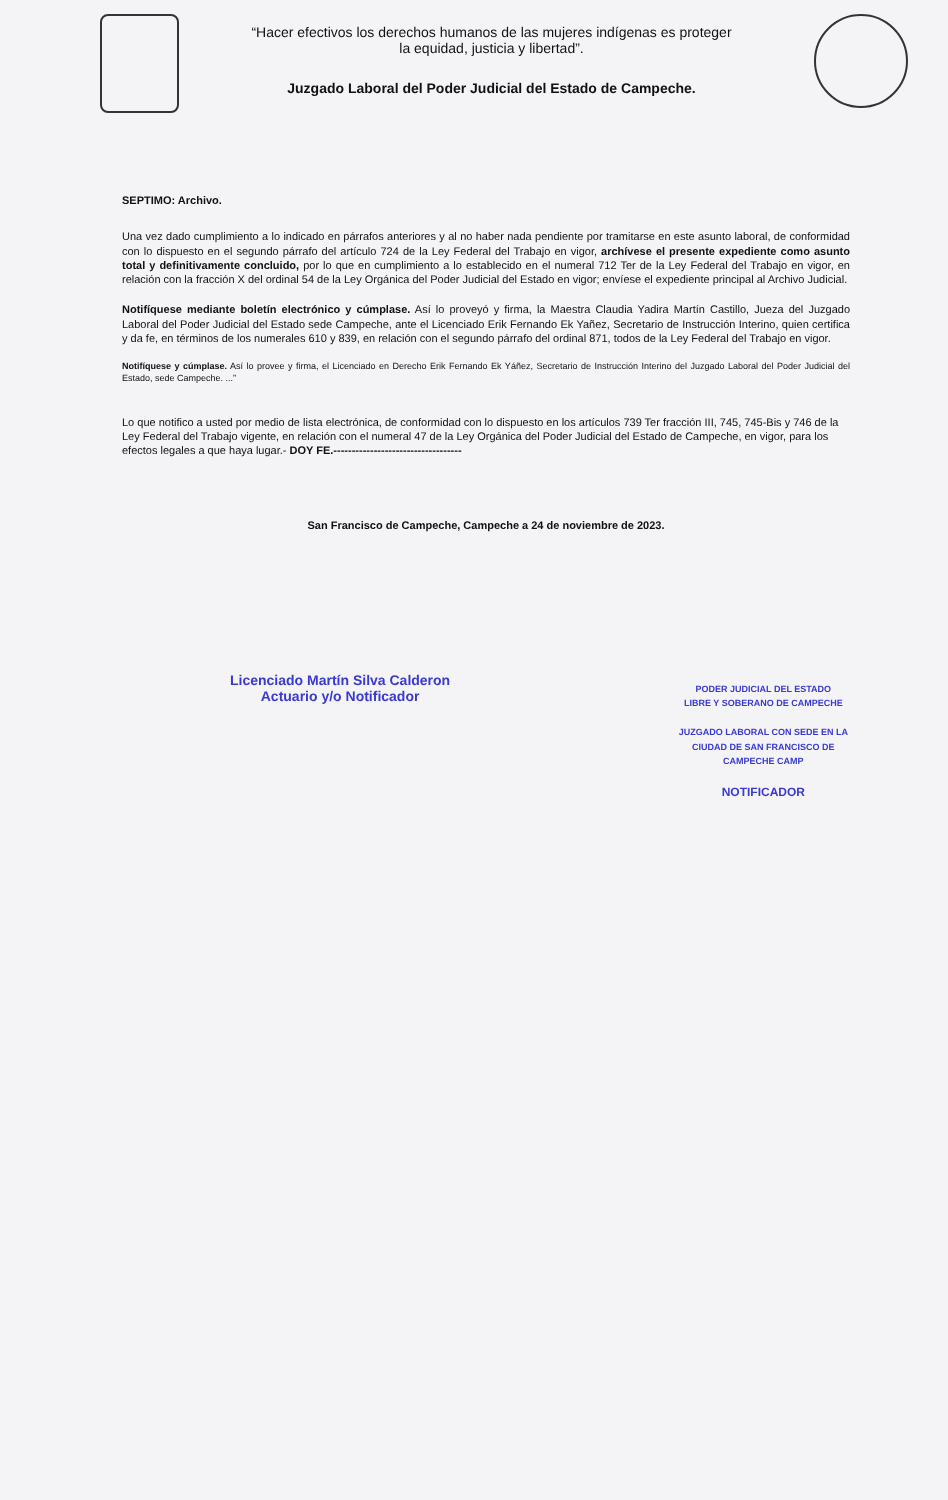“Hacer efectivos los derechos humanos de las mujeres indígenas es proteger
la equidad, justicia y libertad”.
Juzgado Laboral del Poder Judicial del Estado de Campeche.
SEPTIMO: Archivo.
Una vez dado cumplimiento a lo indicado en párrafos anteriores y al no haber nada pendiente por tramitarse en este asunto laboral, de conformidad con lo dispuesto en el segundo párrafo del artículo 724 de la Ley Federal del Trabajo en vigor, archívese el presente expediente como asunto total y definitivamente concluido, por lo que en cumplimiento a lo establecido en el numeral 712 Ter de la Ley Federal del Trabajo en vigor, en relación con la fracción X del ordinal 54 de la Ley Orgánica del Poder Judicial del Estado en vigor; envíese el expediente principal al Archivo Judicial.
Notifíquese mediante boletín electrónico y cúmplase. Así lo proveyó y firma, la Maestra Claudia Yadira Martín Castillo, Jueza del Juzgado Laboral del Poder Judicial del Estado sede Campeche, ante el Licenciado Erik Fernando Ek Yañez, Secretario de Instrucción Interino, quien certifica y da fe, en términos de los numerales 610 y 839, en relación con el segundo párrafo del ordinal 871, todos de la Ley Federal del Trabajo en vigor.
Notifíquese y cúmplase. Así lo provee y firma, el Licenciado en Derecho Erik Fernando Ek Yáñez, Secretario de Instrucción Interino del Juzgado Laboral del Poder Judicial del Estado, sede Campeche. ...”
Lo que notifico a usted por medio de lista electrónica, de conformidad con lo dispuesto en los artículos 739 Ter fracción III, 745, 745-Bis y 746 de la Ley Federal del Trabajo vigente, en relación con el numeral 47 de la Ley Orgánica del Poder Judicial del Estado de Campeche, en vigor, para los efectos legales a que haya lugar.- DOY FE.-----------------------------------
San Francisco de Campeche, Campeche a 24 de noviembre de 2023.
Licenciado Martín Silva Calderon
Actuario y/o Notificador
PODER JUDICIAL DEL ESTADO
LIBRE Y SOBERANO DE CAMPECHE
JUZGADO LABORAL CON SEDE EN LA
CIUDAD DE SAN FRANCISCO DE
CAMPECHE CAMP
NOTIFICADOR